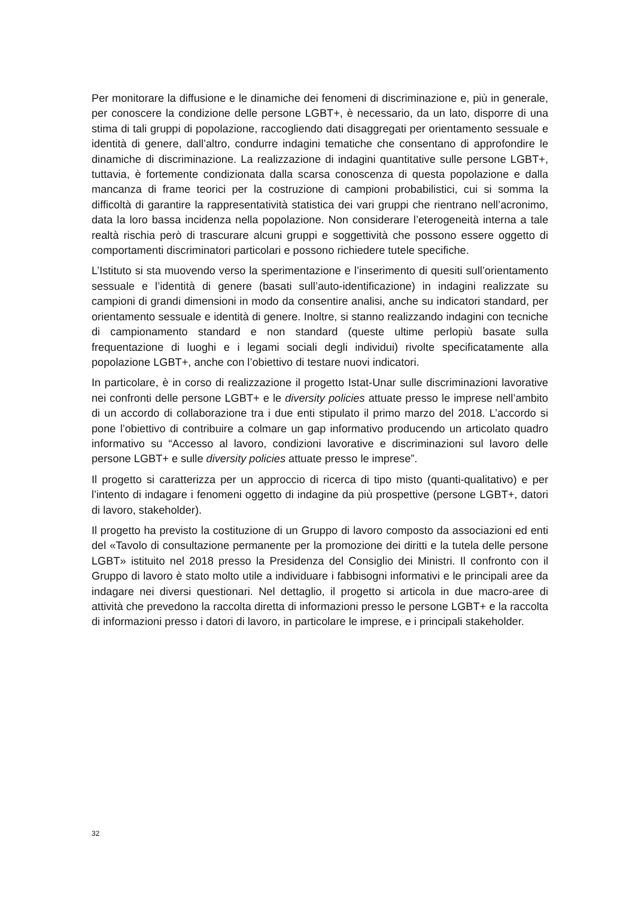Per monitorare la diffusione e le dinamiche dei fenomeni di discriminazione e, più in generale, per conoscere la condizione delle persone LGBT+, è necessario, da un lato, disporre di una stima di tali gruppi di popolazione, raccogliendo dati disaggregati per orientamento sessuale e identità di genere, dall’altro, condurre indagini tematiche che consentano di approfondire le dinamiche di discriminazione. La realizzazione di indagini quantitative sulle persone LGBT+, tuttavia, è fortemente condizionata dalla scarsa conoscenza di questa popolazione e dalla mancanza di frame teorici per la costruzione di campioni probabilistici, cui si somma la difficoltà di garantire la rappresentatività statistica dei vari gruppi che rientrano nell’acronimo, data la loro bassa incidenza nella popolazione. Non considerare l’eterogeneità interna a tale realtà rischia però di trascurare alcuni gruppi e soggettività che possono essere oggetto di comportamenti discriminatori particolari e possono richiedere tutele specifiche.
L’Istituto si sta muovendo verso la sperimentazione e l’inserimento di quesiti sull’orientamento sessuale e l’identità di genere (basati sull’auto-identificazione) in indagini realizzate su campioni di grandi dimensioni in modo da consentire analisi, anche su indicatori standard, per orientamento sessuale e identità di genere. Inoltre, si stanno realizzando indagini con tecniche di campionamento standard e non standard (queste ultime perlopiù basate sulla frequentazione di luoghi e i legami sociali degli individui) rivolte specificatamente alla popolazione LGBT+, anche con l’obiettivo di testare nuovi indicatori.
In particolare, è in corso di realizzazione il progetto Istat-Unar sulle discriminazioni lavorative nei confronti delle persone LGBT+ e le diversity policies attuate presso le imprese nell’ambito di un accordo di collaborazione tra i due enti stipulato il primo marzo del 2018. L’accordo si pone l’obiettivo di contribuire a colmare un gap informativo producendo un articolato quadro informativo su “Accesso al lavoro, condizioni lavorative e discriminazioni sul lavoro delle persone LGBT+ e sulle diversity policies attuate presso le imprese”.
Il progetto si caratterizza per un approccio di ricerca di tipo misto (quanti-qualitativo) e per l’intento di indagare i fenomeni oggetto di indagine da più prospettive (persone LGBT+, datori di lavoro, stakeholder).
Il progetto ha previsto la costituzione di un Gruppo di lavoro composto da associazioni ed enti del «Tavolo di consultazione permanente per la promozione dei diritti e la tutela delle persone LGBT» istituito nel 2018 presso la Presidenza del Consiglio dei Ministri. Il confronto con il Gruppo di lavoro è stato molto utile a individuare i fabbisogni informativi e le principali aree da indagare nei diversi questionari. Nel dettaglio, il progetto si articola in due macro-aree di attività che prevedono la raccolta diretta di informazioni presso le persone LGBT+ e la raccolta di informazioni presso i datori di lavoro, in particolare le imprese, e i principali stakeholder.
32